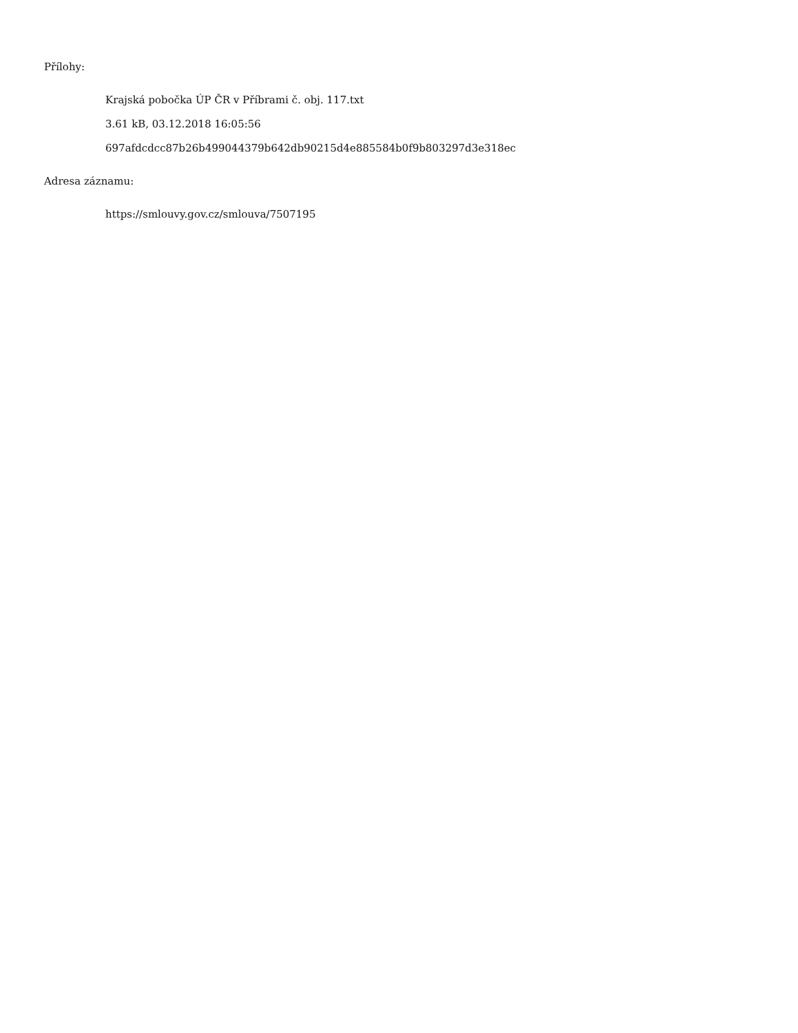Přílohy:
Krajská pobočka ÚP ČR v Příbrami č. obj. 117.txt
3.61 kB, 03.12.2018 16:05:56
697afdcdcc87b26b499044379b642db90215d4e885584b0f9b803297d3e318ec
Adresa záznamu:
https://smlouvy.gov.cz/smlouva/7507195